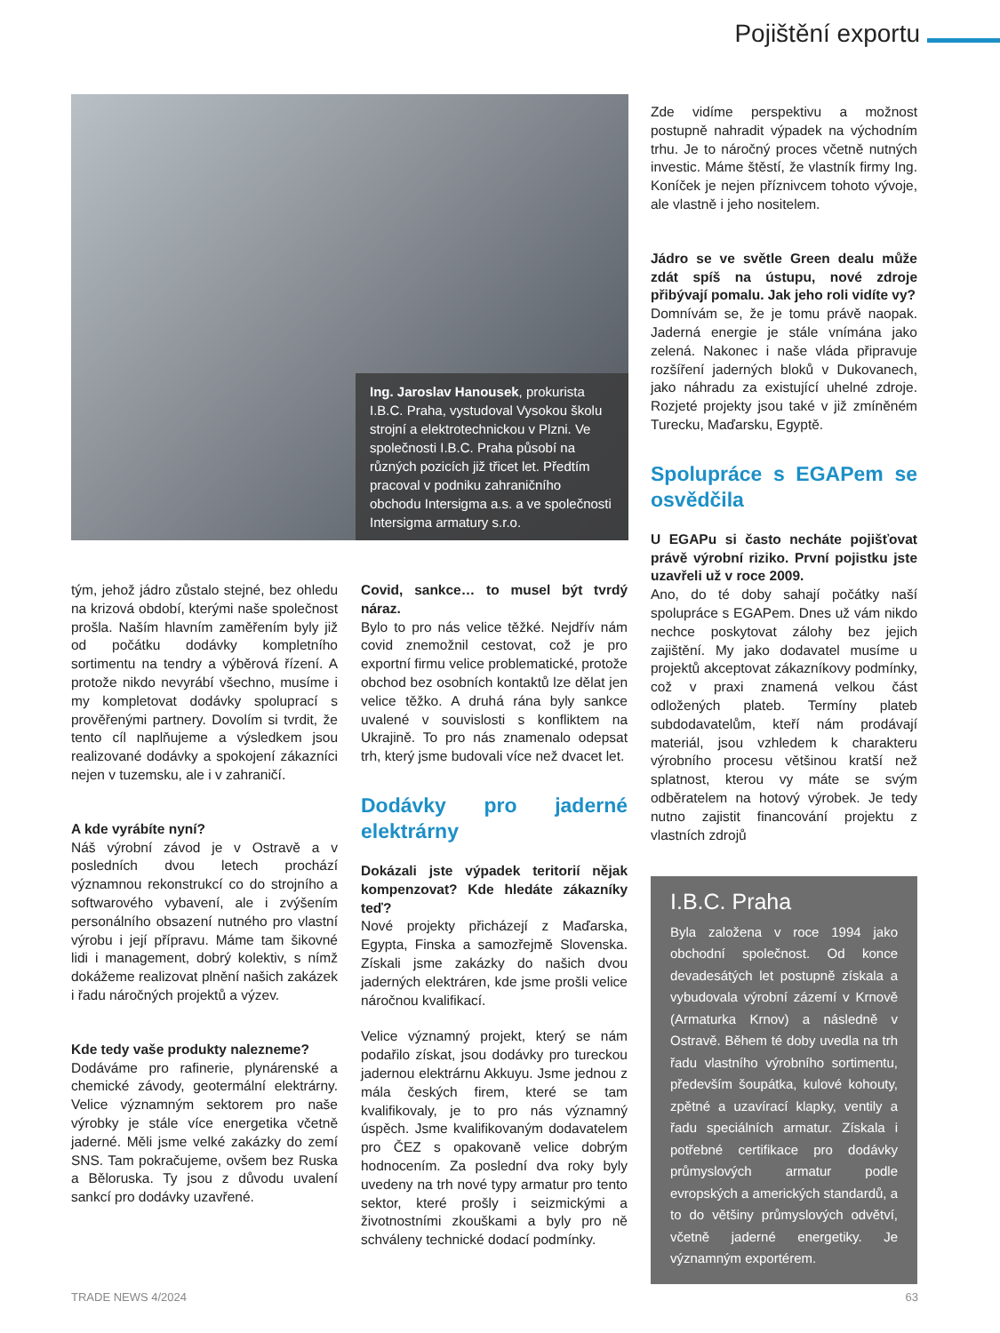Pojištění exportu
Ing. Jaroslav Hanousek, prokurista I.B.C. Praha, vystudoval Vysokou školu strojní a elektrotechnickou v Plzni. Ve společnosti I.B.C. Praha působí na různých pozicích již třicet let. Předtím pracoval v podniku zahraničního obchodu Intersigma a.s. a ve společnosti Intersigma armatury s.r.o.
Zde vidíme perspektivu a možnost postupně nahradit výpadek na východním trhu. Je to náročný proces včetně nutných investic. Máme štěstí, že vlastník firmy Ing. Koníček je nejen příznivcem tohoto vývoje, ale vlastně i jeho nositelem.
Jádro se ve světle Green dealu může zdát spíš na ústupu, nové zdroje přibývají pomalu. Jak jeho roli vidíte vy?
Domnívám se, že je tomu právě naopak. Jaderná energie je stále vnímána jako zelená. Nakonec i naše vláda připravuje rozšíření jaderných bloků v Dukovanech, jako náhradu za existující uhelné zdroje. Rozjeté projekty jsou také v již zmíněném Turecku, Maďarsku, Egyptě.
Spolupráce s EGAPem se osvědčila
U EGAPu si často necháte pojišťovat právě výrobní riziko. První pojistku jste uzavřeli už v roce 2009.
Ano, do té doby sahají počátky naší spolupráce s EGAPem. Dnes už vám nikdo nechce poskytovat zálohy bez jejich zajištění. My jako dodavatel musíme u projektů akceptovat zákazníkovy podmínky, což v praxi znamená velkou část odložených plateb. Termíny plateb subdodavatelům, kteří nám prodávají materiál, jsou vzhledem k charakteru výrobního procesu většinou kratší než splatnost, kterou vy máte se svým odběratelem na hotový výrobek. Je tedy nutno zajistit financování projektu z vlastních zdrojů
I.B.C. Praha
Byla založena v roce 1994 jako obchodní společnost. Od konce devadesátých let postupně získala a vybudovala výrobní zázemí v Krnově (Armaturka Krnov) a následně v Ostravě. Během té doby uvedla na trh řadu vlastního výrobního sortimentu, především šoupátka, kulové kohouty, zpětné a uzavírací klapky, ventily a řadu speciálních armatur. Získala i potřebné certifikace pro dodávky průmyslových armatur podle evropských a amerických standardů, a to do většiny průmyslových odvětví, včetně jaderné energetiky. Je významným exportérem.
tým, jehož jádro zůstalo stejné, bez ohledu na krizová období, kterými naše společnost prošla. Naším hlavním zaměřením byly již od počátku dodávky kompletního sortimentu na tendry a výběrová řízení. A protože nikdo nevyrábí všechno, musíme i my kompletovat dodávky spoluprací s prověřenými partnery. Dovolím si tvrdit, že tento cíl naplňujeme a výsledkem jsou realizované dodávky a spokojení zákazníci nejen v tuzemsku, ale i v zahraničí.
A kde vyrábíte nyní?
Náš výrobní závod je v Ostravě a v posledních dvou letech prochází významnou rekonstrukcí co do strojního a softwarového vybavení, ale i zvýšením personálního obsazení nutného pro vlastní výrobu i její přípravu. Máme tam šikovné lidi i management, dobrý kolektiv, s nímž dokážeme realizovat plnění našich zakázek i řadu náročných projektů a výzev.
Kde tedy vaše produkty nalezneme?
Dodáváme pro rafinerie, plynárenské a chemické závody, geotermální elektrárny. Velice významným sektorem pro naše výrobky je stále více energetika včetně jaderné. Měli jsme velké zakázky do zemí SNS. Tam pokračujeme, ovšem bez Ruska a Běloruska. Ty jsou z důvodu uvalení sankcí pro dodávky uzavřené.
Covid, sankce… to musel být tvrdý náraz.
Bylo to pro nás velice těžké. Nejdřív nám covid znemožnil cestovat, což je pro exportní firmu velice problematické, protože obchod bez osobních kontaktů lze dělat jen velice těžko. A druhá rána byly sankce uvalené v souvislosti s konfliktem na Ukrajině. To pro nás znamenalo odepsat trh, který jsme budovali více než dvacet let.
Dodávky pro jaderné elektrárny
Dokázali jste výpadek teritorií nějak kompenzovat? Kde hledáte zákazníky teď?
Nové projekty přicházejí z Maďarska, Egypta, Finska a samozřejmě Slovenska. Získali jsme zakázky do našich dvou jaderných elektráren, kde jsme prošli velice náročnou kvalifikací.
Velice významný projekt, který se nám podařilo získat, jsou dodávky pro tureckou jadernou elektrárnu Akkuyu. Jsme jednou z mála českých firem, které se tam kvalifikovaly, je to pro nás významný úspěch. Jsme kvalifikovaným dodavatelem pro ČEZ s opakovaně velice dobrým hodnocením. Za poslední dva roky byly uvedeny na trh nové typy armatur pro tento sektor, které prošly i seizmickými a životnostními zkouškami a byly pro ně schváleny technické dodací podmínky.
TRADE NEWS 4/2024 63